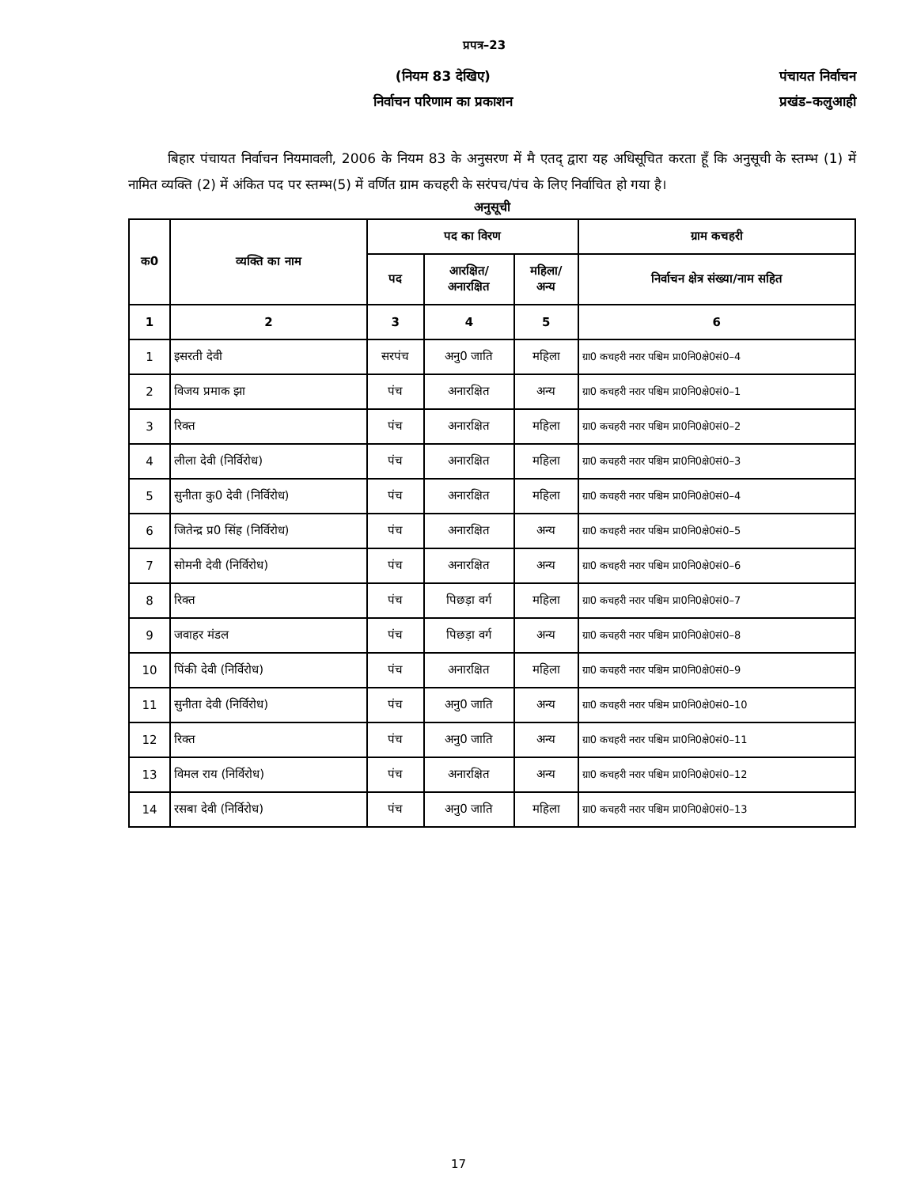प्रपत्र–23
(नियम 83 देखिए)
निर्वाचन परिणाम का प्रकाशन
पंचायत निर्वाचन
प्रखंड–कलुआही
बिहार पंचायत निर्वाचन नियमावली, 2006 के नियम 83 के अनुसरण में मै एतद् द्वारा यह अधिसूचित करता हूँ कि अनुसूची के स्तम्भ (1) में नामित व्यक्ति (2) में अंकित पद पर स्तम्भ(5) में वर्णित ग्राम कचहरी के सरंपच/पंच के लिए निर्वाचित हो गया है।
अनुसूची
| क0 | व्यक्ति का नाम | पद का विरण | | | ग्राम कचहरी |
| --- | --- | --- | --- | --- | --- |
| | | पद | आरक्षित/ अनारक्षित | महिला/ अन्य | निर्वाचन क्षेत्र संख्या/नाम सहित |
| 1 | 2 | 3 | 4 | 5 | 6 |
| 1 | इसरती देवी | सरपंच | अनु0 जाति | महिला | ग्रा0 कचहरी नरार पश्चिम प्रा0नि0क्षे0सं0–4 |
| 2 | विजय प्रमाक झा | पंच | अनारक्षित | अन्य | ग्रा0 कचहरी नरार पश्चिम प्रा0नि0क्षे0सं0–1 |
| 3 | रिक्त | पंच | अनारक्षित | महिला | ग्रा0 कचहरी नरार पश्चिम प्रा0नि0क्षे0सं0–2 |
| 4 | लीला देवी (निर्विरोध) | पंच | अनारक्षित | महिला | ग्रा0 कचहरी नरार पश्चिम प्रा0नि0क्षे0सं0–3 |
| 5 | सुनीता कु0 देवी (निर्विरोध) | पंच | अनारक्षित | महिला | ग्रा0 कचहरी नरार पश्चिम प्रा0नि0क्षे0सं0–4 |
| 6 | जितेन्द्र प्र0 सिंह (निर्विरोध) | पंच | अनारक्षित | अन्य | ग्रा0 कचहरी नरार पश्चिम प्रा0नि0क्षे0सं0–5 |
| 7 | सोमनी देवी (निर्विरोध) | पंच | अनारक्षित | अन्य | ग्रा0 कचहरी नरार पश्चिम प्रा0नि0क्षे0सं0–6 |
| 8 | रिक्त | पंच | पिछड़ा वर्ग | महिला | ग्रा0 कचहरी नरार पश्चिम प्रा0नि0क्षे0सं0–7 |
| 9 | जवाहर मंडल | पंच | पिछड़ा वर्ग | अन्य | ग्रा0 कचहरी नरार पश्चिम प्रा0नि0क्षे0सं0–8 |
| 10 | पिंकी देवी (निर्विरोध) | पंच | अनारक्षित | महिला | ग्रा0 कचहरी नरार पश्चिम प्रा0नि0क्षे0सं0–9 |
| 11 | सुनीता देवी (निर्विरोध) | पंच | अनु0 जाति | अन्य | ग्रा0 कचहरी नरार पश्चिम प्रा0नि0क्षे0सं0–10 |
| 12 | रिक्त | पंच | अनु0 जाति | अन्य | ग्रा0 कचहरी नरार पश्चिम प्रा0नि0क्षे0सं0–11 |
| 13 | विमल राय (निर्विरोध) | पंच | अनारक्षित | अन्य | ग्रा0 कचहरी नरार पश्चिम प्रा0नि0क्षे0सं0–12 |
| 14 | रसबा देवी (निर्विरोध) | पंच | अनु0 जाति | महिला | ग्रा0 कचहरी नरार पश्चिम प्रा0नि0क्षे0सं0–13 |
17